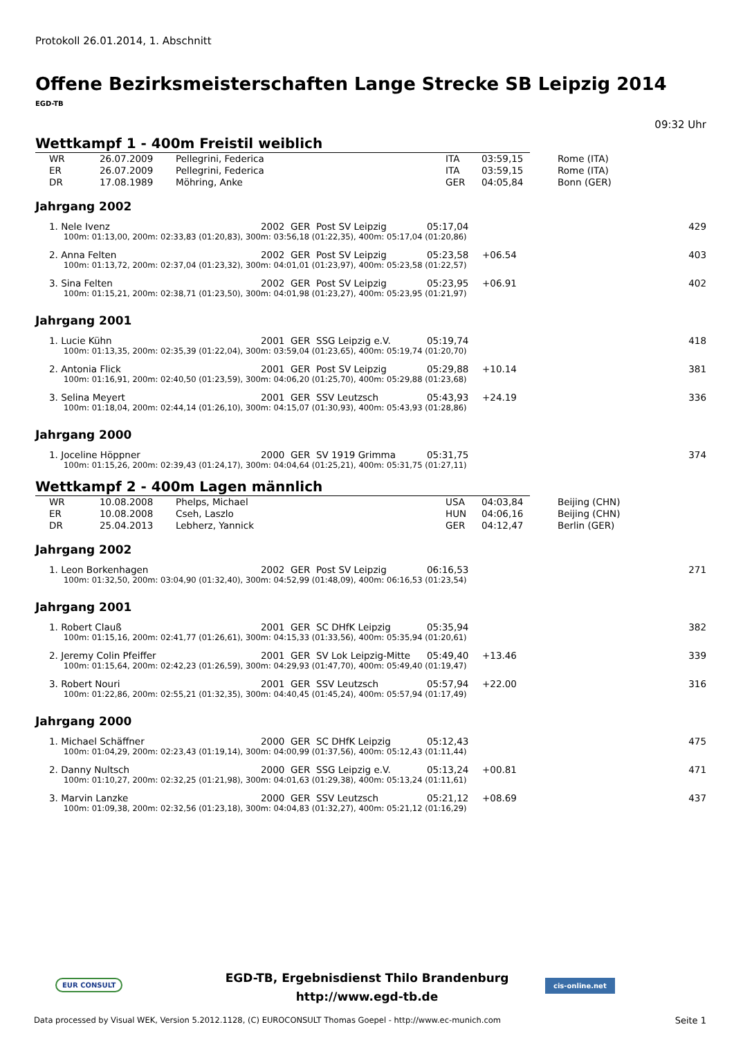Protokoll 26.01.2014, 1. Abschnitt
Offene Bezirksmeisterschaften Lange Strecke SB Leipzig 2014
EGD-TB
09:32 Uhr
Wettkampf 1 - 400m Freistil weiblich
| WR | 26.07.2009 | Pellegrini, Federica | ITA | 03:59,15 | Rome (ITA) |
| ER | 26.07.2009 | Pellegrini, Federica | ITA | 03:59,15 | Rome (ITA) |
| DR | 17.08.1989 | Möhring, Anke | GER | 04:05,84 | Bonn (GER) |
Jahrgang 2002
| 1. Nele Ivenz | 2002 GER Post SV Leipzig | 05:17,04 | | 429 |
| 100m: 01:13,00, 200m: 02:33,83 (01:20,83), 300m: 03:56,18 (01:22,35), 400m: 05:17,04 (01:20,86) | | | | |
| 2. Anna Felten | 2002 GER Post SV Leipzig | 05:23,58 | +06.54 | 403 |
| 100m: 01:13,72, 200m: 02:37,04 (01:23,32), 300m: 04:01,01 (01:23,97), 400m: 05:23,58 (01:22,57) | | | | |
| 3. Sina Felten | 2002 GER Post SV Leipzig | 05:23,95 | +06.91 | 402 |
| 100m: 01:15,21, 200m: 02:38,71 (01:23,50), 300m: 04:01,98 (01:23,27), 400m: 05:23,95 (01:21,97) | | | | |
Jahrgang 2001
| 1. Lucie Kühn | 2001 GER SSG Leipzig e.V. | 05:19,74 | | 418 |
| 100m: 01:13,35, 200m: 02:35,39 (01:22,04), 300m: 03:59,04 (01:23,65), 400m: 05:19,74 (01:20,70) | | | | |
| 2. Antonia Flick | 2001 GER Post SV Leipzig | 05:29,88 | +10.14 | 381 |
| 100m: 01:16,91, 200m: 02:40,50 (01:23,59), 300m: 04:06,20 (01:25,70), 400m: 05:29,88 (01:23,68) | | | | |
| 3. Selina Meyert | 2001 GER SSV Leutzsch | 05:43,93 | +24.19 | 336 |
| 100m: 01:18,04, 200m: 02:44,14 (01:26,10), 300m: 04:15,07 (01:30,93), 400m: 05:43,93 (01:28,86) | | | | |
Jahrgang 2000
| 1. Joceline Höppner | 2000 GER SV 1919 Grimma | 05:31,75 | | 374 |
| 100m: 01:15,26, 200m: 02:39,43 (01:24,17), 300m: 04:04,64 (01:25,21), 400m: 05:31,75 (01:27,11) | | | | |
Wettkampf 2 - 400m Lagen männlich
| WR | 10.08.2008 | Phelps, Michael | USA | 04:03,84 | Beijing (CHN) |
| ER | 10.08.2008 | Cseh, Laszlo | HUN | 04:06,16 | Beijing (CHN) |
| DR | 25.04.2013 | Lebherz, Yannick | GER | 04:12,47 | Berlin (GER) |
Jahrgang 2002
| 1. Leon Borkenhagen | 2002 GER Post SV Leipzig | 06:16,53 | | 271 |
| 100m: 01:32,50, 200m: 03:04,90 (01:32,40), 300m: 04:52,99 (01:48,09), 400m: 06:16,53 (01:23,54) | | | | |
Jahrgang 2001
| 1. Robert Clauß | 2001 GER SC DHfK Leipzig | 05:35,94 | | 382 |
| 100m: 01:15,16, 200m: 02:41,77 (01:26,61), 300m: 04:15,33 (01:33,56), 400m: 05:35,94 (01:20,61) | | | | |
| 2. Jeremy Colin Pfeiffer | 2001 GER SV Lok Leipzig-Mitte | 05:49,40 | +13.46 | 339 |
| 100m: 01:15,64, 200m: 02:42,23 (01:26,59), 300m: 04:29,93 (01:47,70), 400m: 05:49,40 (01:19,47) | | | | |
| 3. Robert Nouri | 2001 GER SSV Leutzsch | 05:57,94 | +22.00 | 316 |
| 100m: 01:22,86, 200m: 02:55,21 (01:32,35), 300m: 04:40,45 (01:45,24), 400m: 05:57,94 (01:17,49) | | | | |
Jahrgang 2000
| 1. Michael Schäffner | 2000 GER SC DHfK Leipzig | 05:12,43 | | 475 |
| 100m: 01:04,29, 200m: 02:23,43 (01:19,14), 300m: 04:00,99 (01:37,56), 400m: 05:12,43 (01:11,44) | | | | |
| 2. Danny Nultsch | 2000 GER SSG Leipzig e.V. | 05:13,24 | +00.81 | 471 |
| 100m: 01:10,27, 200m: 02:32,25 (01:21,98), 300m: 04:01,63 (01:29,38), 400m: 05:13,24 (01:11,61) | | | | |
| 3. Marvin Lanzke | 2000 GER SSV Leutzsch | 05:21,12 | +08.69 | 437 |
| 100m: 01:09,38, 200m: 02:32,56 (01:23,18), 300m: 04:04,83 (01:32,27), 400m: 05:21,12 (01:16,29) | | | | |
EUR CONSULT
EGD-TB, Ergebnisdienst Thilo Brandenburg
http://www.egd-tb.de
cis-online.net
Data processed by Visual WEK, Version 5.2012.1128, (C) EUROCONSULT Thomas Goepel - http://www.ec-munich.com Seite 1